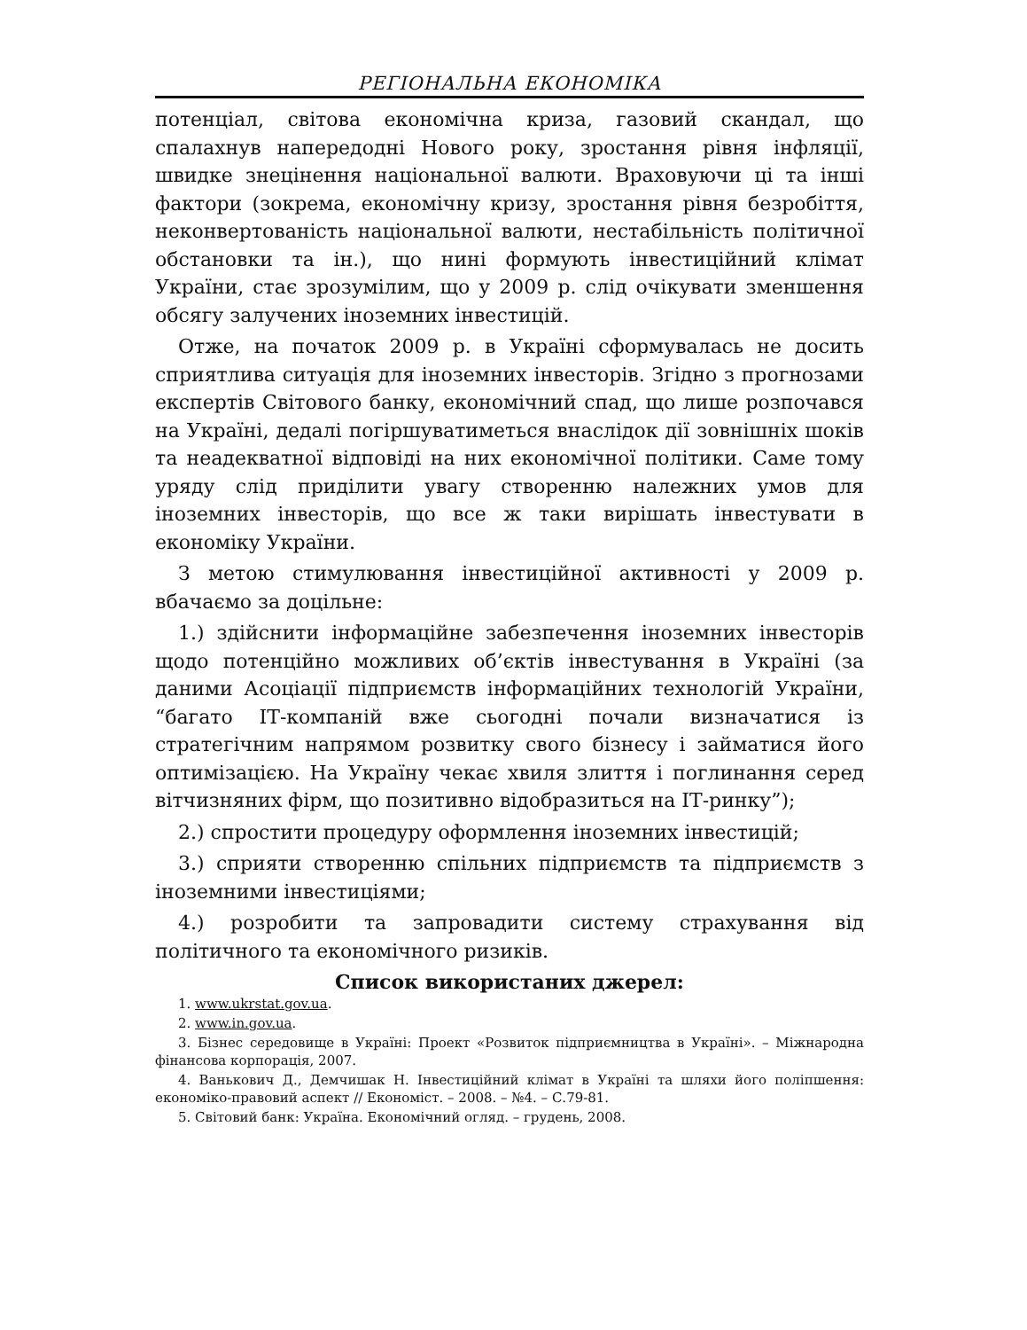РЕГІОНАЛЬНА ЕКОНОМІКА
потенціал, світова економічна криза, газовий скандал, що спалахнув напередодні Нового року, зростання рівня інфляції, швидке знецінення національної валюти. Враховуючи ці та інші фактори (зокрема, економічну кризу, зростання рівня безробіття, неконвертованість національної валюти, нестабільність політичної обстановки та ін.), що нині формують інвестиційний клімат України, стає зрозумілим, що у 2009 р. слід очікувати зменшення обсягу залучених іноземних інвестицій.
Отже, на початок 2009 р. в Україні сформувалась не досить сприятлива ситуація для іноземних інвесторів. Згідно з прогнозами експертів Світового банку, економічний спад, що лише розпочався на Україні, дедалі погіршуватиметься внаслідок дії зовнішніх шоків та неадекватної відповіді на них економічної політики. Саме тому уряду слід приділити увагу створенню належних умов для іноземних інвесторів, що все ж таки вирішать інвестувати в економіку України.
З метою стимулювання інвестиційної активності у 2009 р. вбачаємо за доцільне:
1.) здійснити інформаційне забезпечення іноземних інвесторів щодо потенційно можливих об’єктів інвестування в Україні (за даними Асоціації підприємств інформаційних технологій України, “багато ІТ-компаній вже сьогодні почали визначатися із стратегічним напрямом розвитку свого бізнесу і займатися його оптимізацією. На Україну чекає хвиля злиття і поглинання серед вітчизняних фірм, що позитивно відобразиться на ІТ-ринку”);
2.) спростити процедуру оформлення іноземних інвестицій;
3.) сприяти створенню спільних підприємств та підприємств з іноземними інвестиціями;
4.) розробити та запровадити систему страхування від політичного та економічного ризиків.
Список використаних джерел:
1. www.ukrstat.gov.ua.
2. www.in.gov.ua.
3. Бізнес середовище в Україні: Проект «Розвиток підприємництва в Україні». – Міжнародна фінансова корпорація, 2007.
4. Ванькович Д., Демчишак Н. Інвестиційний клімат в Україні та шляхи його поліпшення: економіко-правовий аспект // Економіст. – 2008. – №4. – С.79-81.
5. Світовий банк: Україна. Економічний огляд. – грудень, 2008.